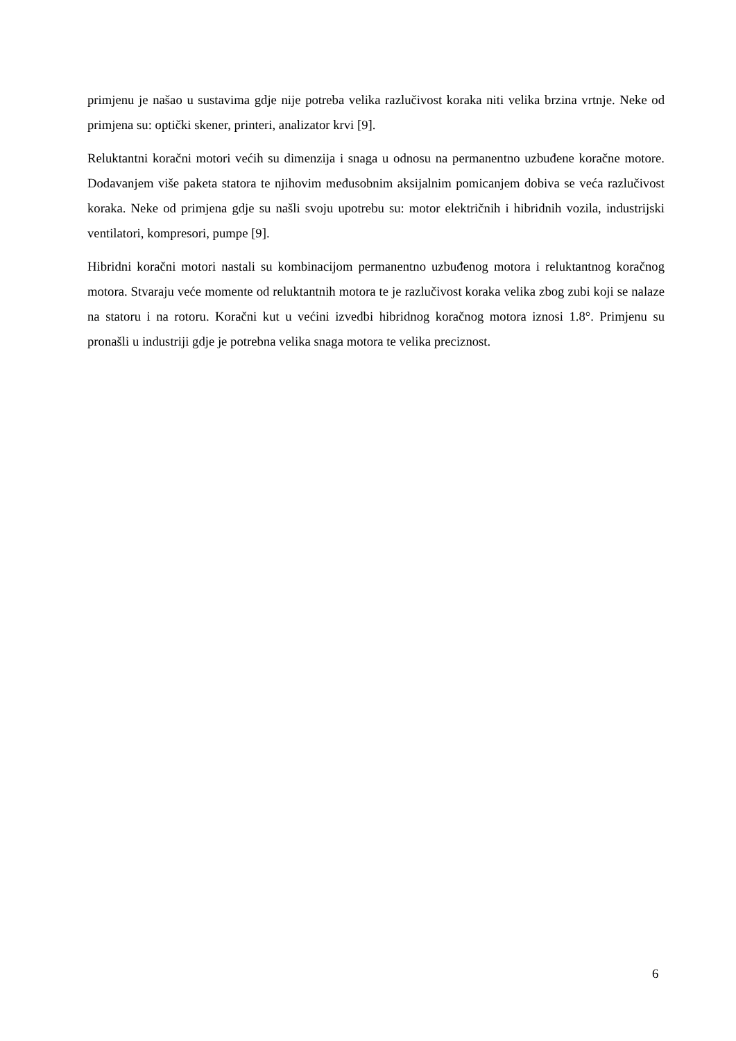primjenu je našao u sustavima gdje nije potreba velika razlučivost koraka niti velika brzina vrtnje. Neke od primjena su: optički skener, printeri, analizator krvi [9].
Reluktantni koračni motori većih su dimenzija i snaga u odnosu na permanentno uzbuđene koračne motore. Dodavanjem više paketa statora te njihovim međusobnim aksijalnim pomicanjem dobiva se veća razlučivost koraka. Neke od primjena gdje su našli svoju upotrebu su: motor električnih i hibridnih vozila, industrijski ventilatori, kompresori, pumpe [9].
Hibridni koračni motori nastali su kombinacijom permanentno uzbuđenog motora i reluktantnog koračnog motora. Stvaraju veće momente od reluktantnih motora te je razlučivost koraka velika zbog zubi koji se nalaze na statoru i na rotoru. Koračni kut u većini izvedbi hibridnog koračnog motora iznosi 1.8°. Primjenu su pronašli u industriji gdje je potrebna velika snaga motora te velika preciznost.
6